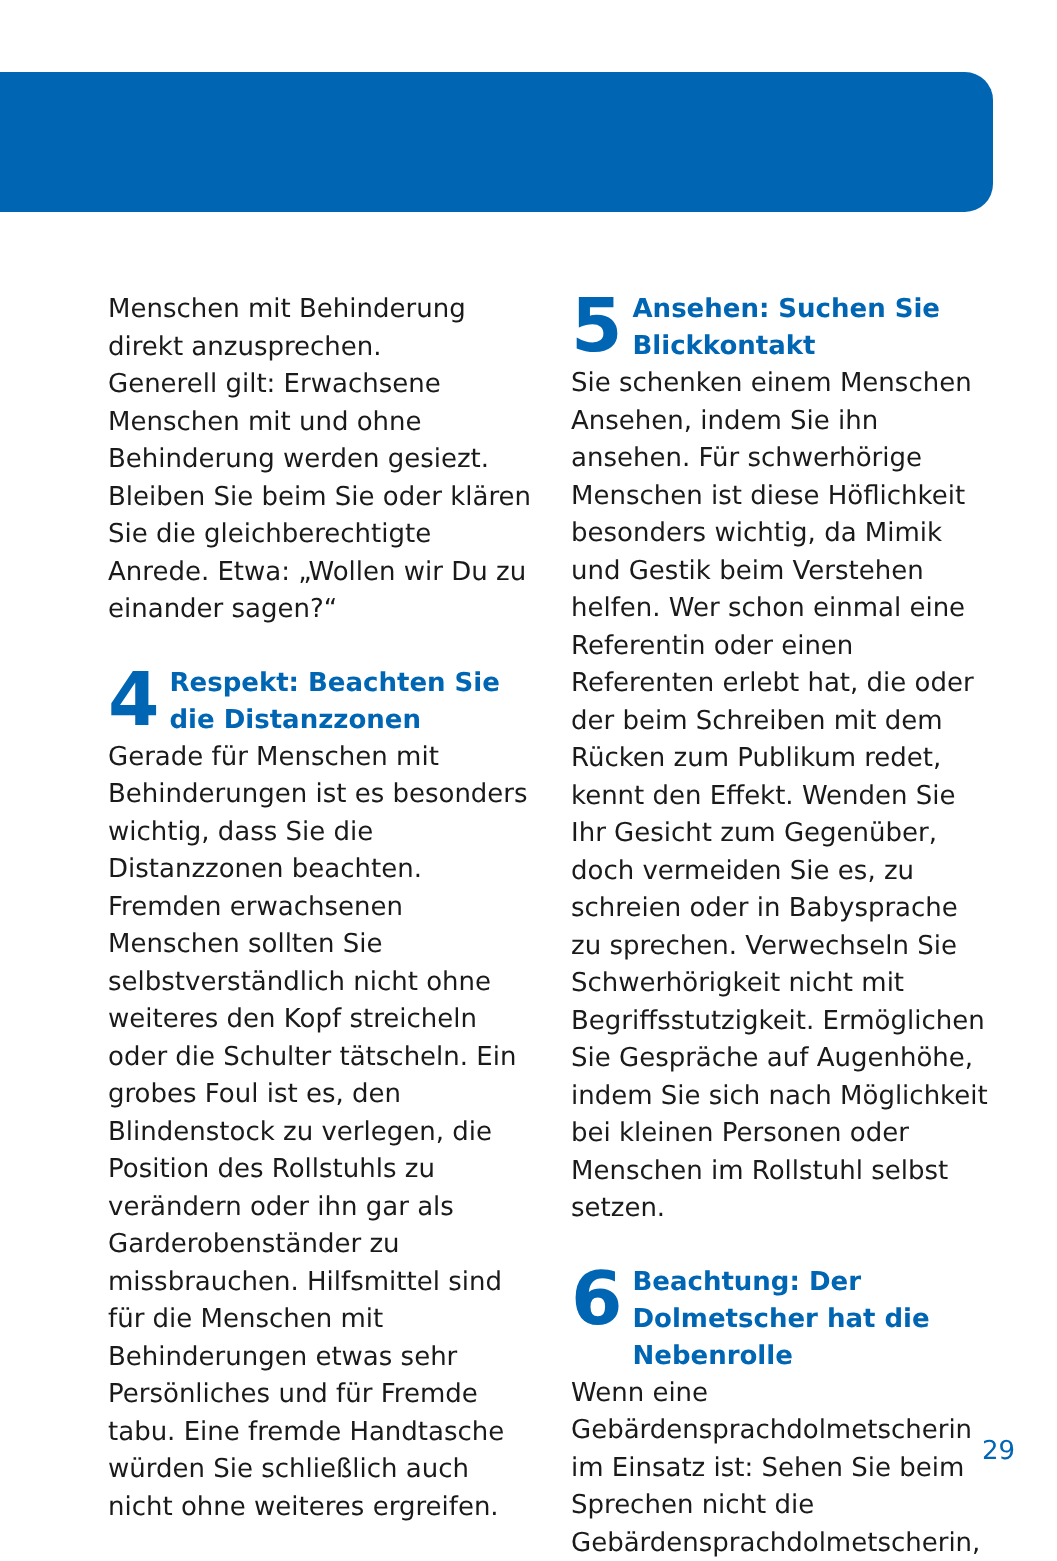Menschen mit Behinderung direkt anzusprechen.
Generell gilt: Erwachsene Menschen mit und ohne Behinderung werden gesiezt. Bleiben Sie beim Sie oder klären Sie die gleichberechtigte Anrede. Etwa: „Wollen wir Du zu einander sagen?“
4 Respekt: Beachten Sie die Distanzzonen
Gerade für Menschen mit Behinderungen ist es besonders wichtig, dass Sie die Distanzzonen beachten. Fremden erwachsenen Menschen sollten Sie selbstverständlich nicht ohne weiteres den Kopf streicheln oder die Schulter tätscheln. Ein grobes Foul ist es, den Blindenstock zu verlegen, die Position des Rollstuhls zu verändern oder ihn gar als Garderobenständer zu missbrauchen. Hilfsmittel sind für die Menschen mit Behinderungen etwas sehr Persönliches und für Fremde tabu. Eine fremde Handtasche würden Sie schließlich auch nicht ohne weiteres ergreifen.
5 Ansehen: Suchen Sie Blickkontakt
Sie schenken einem Menschen Ansehen, indem Sie ihn ansehen. Für schwerhörige Menschen ist diese Höflichkeit besonders wichtig, da Mimik und Gestik beim Verstehen helfen. Wer schon einmal eine Referentin oder einen Referenten erlebt hat, die oder der beim Schreiben mit dem Rücken zum Publikum redet, kennt den Effekt. Wenden Sie Ihr Gesicht zum Gegenüber, doch vermeiden Sie es, zu schreien oder in Babysprache zu sprechen. Verwechseln Sie Schwerhörigkeit nicht mit Begriffsstutzigkeit. Ermöglichen Sie Gespräche auf Augenhöhe, indem Sie sich nach Möglichkeit bei kleinen Personen oder Menschen im Rollstuhl selbst setzen.
6 Beachtung: Der Dolmetscher hat die Nebenrolle
Wenn eine Gebärdensprachdolmetscherin im Einsatz ist: Sehen Sie beim Sprechen nicht die Gebärdensprachdolmetscherin,
29